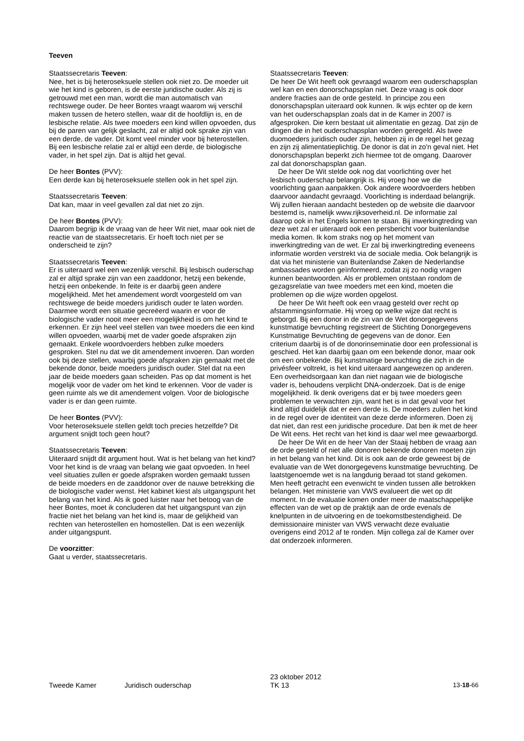Teeven
Staatssecretaris Teeven:
Nee, het is bij heteroseksuele stellen ook niet zo. De moeder uit wie het kind is geboren, is de eerste juridische ouder. Als zij is getrouwd met een man, wordt die man automatisch van rechtswege ouder. De heer Bontes vraagt waarom wij verschil maken tussen de hetero stellen, waar dit de hoofdlijn is, en de lesbische relatie. Als twee moeders een kind willen opvoeden, dus bij de paren van gelijk geslacht, zal er altijd ook sprake zijn van een derde, de vader. Dit komt veel minder voor bij heterostellen. Bij een lesbische relatie zal er altijd een derde, de biologische vader, in het spel zijn. Dat is altijd het geval.
De heer Bontes (PVV):
Een derde kan bij heteroseksuele stellen ook in het spel zijn.
Staatssecretaris Teeven:
Dat kan, maar in veel gevallen zal dat niet zo zijn.
De heer Bontes (PVV):
Daarom begrijp ik de vraag van de heer Wit niet, maar ook niet de reactie van de staatssecretaris. Er hoeft toch niet per se onderscheid te zijn?
Staatssecretaris Teeven:
Er is uiteraard wel een wezenlijk verschil. Bij lesbisch ouderschap zal er altijd sprake zijn van een zaaddonor, hetzij een bekende, hetzij een onbekende. In feite is er daarbij geen andere mogelijkheid. Met het amendement wordt voorgesteld om van rechtswege de beide moeders juridisch ouder te laten worden. Daarmee wordt een situatie gecreëerd waarin er voor de biologische vader nooit meer een mogelijkheid is om het kind te erkennen. Er zijn heel veel stellen van twee moeders die een kind willen opvoeden, waarbij met de vader goede afspraken zijn gemaakt. Enkele woordvoerders hebben zulke moeders gesproken. Stel nu dat we dit amendement invoeren. Dan worden ook bij deze stellen, waarbij goede afspraken zijn gemaakt met de bekende donor, beide moeders juridisch ouder. Stel dat na een jaar de beide moeders gaan scheiden. Pas op dat moment is het mogelijk voor de vader om het kind te erkennen. Voor de vader is geen ruimte als we dit amendement volgen. Voor de biologische vader is er dan geen ruimte.
De heer Bontes (PVV):
Voor heteroseksuele stellen geldt toch precies hetzelfde? Dit argument snijdt toch geen hout?
Staatssecretaris Teeven:
Uiteraard snijdt dit argument hout. Wat is het belang van het kind? Voor het kind is de vraag van belang wie gaat opvoeden. In heel veel situaties zullen er goede afspraken worden gemaakt tussen de beide moeders en de zaaddonor over de nauwe betrekking die de biologische vader wenst. Het kabinet kiest als uitgangspunt het belang van het kind. Als ik goed luister naar het betoog van de heer Bontes, moet ik concluderen dat het uitgangspunt van zijn fractie niet het belang van het kind is, maar de gelijkheid van rechten van heterostellen en homostellen. Dat is een wezenlijk ander uitgangspunt.
De voorzitter:
Gaat u verder, staatssecretaris.
Staatssecretaris Teeven:
De heer De Wit heeft ook gevraagd waarom een ouderschapsplan wel kan en een donorschapsplan niet. Deze vraag is ook door andere fracties aan de orde gesteld. In principe zou een donorschapsplan uiteraard ook kunnen. Ik wijs echter op de kern van het ouderschapsplan zoals dat in de Kamer in 2007 is afgesproken. Die kern bestaat uit alimentatie en gezag. Dat zijn de dingen die in het ouderschapsplan worden geregeld. Als twee duomoeders juridisch ouder zijn, hebben zij in de regel het gezag en zijn zij alimentatieplichtig. De donor is dat in zo'n geval niet. Het donorschapsplan beperkt zich hiermee tot de omgang. Daarover zal dat donorschapsplan gaan.
De heer De Wit stelde ook nog dat voorlichting over het lesbisch ouderschap belangrijk is. Hij vroeg hoe we die voorlichting gaan aanpakken. Ook andere woordvoerders hebben daarvoor aandacht gevraagd. Voorlichting is inderdaad belangrijk. Wij zullen hieraan aandacht besteden op de website die daarvoor bestemd is, namelijk www.rijksoverheid.nl. De informatie zal daarop ook in het Engels komen te staan. Bij inwerkingtreding van deze wet zal er uiteraard ook een persbericht voor buitenlandse media komen. Ik kom straks nog op het moment van inwerkingtreding van de wet. Er zal bij inwerkingtreding eveneens informatie worden verstrekt via de sociale media. Ook belangrijk is dat via het ministerie van Buitenlandse Zaken de Nederlandse ambassades worden geïnformeerd, zodat zij zo nodig vragen kunnen beantwoorden. Als er problemen ontstaan rondom de gezagsrelatie van twee moeders met een kind, moeten die problemen op die wijze worden opgelost.
De heer De Wit heeft ook een vraag gesteld over recht op afstammingsinformatie. Hij vroeg op welke wijze dat recht is geborgd. Bij een donor in de zin van de Wet donorgegevens kunstmatige bevruchting registreert de Stichting Donorgegevens Kunstmatige Bevruchting de gegevens van de donor. Een criterium daarbij is of de donorinseminatie door een professional is geschied. Het kan daarbij gaan om een bekende donor, maar ook om een onbekende. Bij kunstmatige bevruchting die zich in de privésfeer voltrekt, is het kind uiteraard aangewezen op anderen. Een overheidsorgaan kan dan niet nagaan wie de biologische vader is, behoudens verplicht DNA-onderzoek. Dat is de enige mogelijkheid. Ik denk overigens dat er bij twee moeders geen problemen te verwachten zijn, want het is in dat geval voor het kind altijd duidelijk dat er een derde is. De moeders zullen het kind in de regel over de identiteit van deze derde informeren. Doen zij dat niet, dan rest een juridische procedure. Dat ben ik met de heer De Wit eens. Het recht van het kind is daar wel mee gewaarborgd.
De heer De Wit en de heer Van der Staaij hebben de vraag aan de orde gesteld of niet alle donoren bekende donoren moeten zijn in het belang van het kind. Dit is ook aan de orde geweest bij de evaluatie van de Wet donorgegevens kunstmatige bevruchting. De laatstgenoemde wet is na langdurig beraad tot stand gekomen. Men heeft getracht een evenwicht te vinden tussen alle betrokken belangen. Het ministerie van VWS evalueert die wet op dit moment. In de evaluatie komen onder meer de maatschappelijke effecten van de wet op de praktijk aan de orde evenals de knelpunten in de uitvoering en de toekomstbestendigheid. De demissionaire minister van VWS verwacht deze evaluatie overigens eind 2012 af te ronden. Mijn collega zal de Kamer over dat onderzoek informeren.
Tweede Kamer
Juridisch ouderschap
23 oktober 2012
TK 13
13-18-66